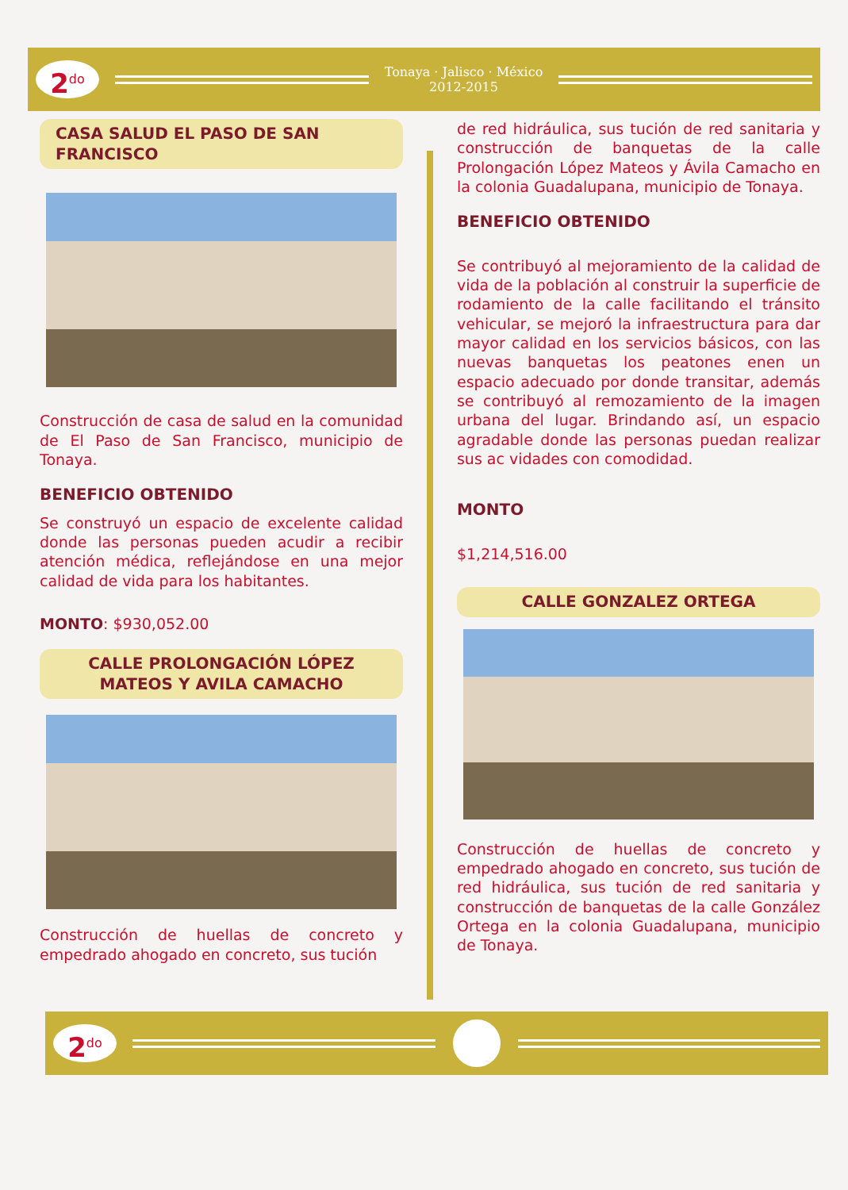2<sup>do</sup>
Tonaya · Jalisco · México
2012-2015
CASA SALUD EL PASO DE SAN FRANCISCO
Construcción de casa de salud en la comunidad de El Paso de San Francisco, municipio de Tonaya.
BENEFICIO OBTENIDO
Se construyó un espacio de excelente calidad donde las personas pueden acudir a recibir atención médica, reflejándose en una mejor calidad de vida para los habitantes.
MONTO: $930,052.00
CALLE PROLONGACIÓN LÓPEZ MATEOS Y AVILA CAMACHO
Construcción de huellas de concreto y empedrado ahogado en concreto, sus tución
de red hidráulica, sus tución de red sanitaria y construcción de banquetas de la calle Prolongación López Mateos y Ávila Camacho en la colonia Guadalupana, municipio de Tonaya.
BENEFICIO OBTENIDO
Se contribuyó al mejoramiento de la calidad de vida de la población al construir la superficie de rodamiento de la calle facilitando el tránsito vehicular, se mejoró la infraestructura para dar mayor calidad en los servicios básicos, con las nuevas banquetas los peatones enen un espacio adecuado por donde transitar, además se contribuyó al remozamiento de la imagen urbana del lugar. Brindando así, un espacio agradable donde las personas puedan realizar sus ac vidades con comodidad.
MONTO
$1,214,516.00
CALLE GONZALEZ ORTEGA
Construcción de huellas de concreto y empedrado ahogado en concreto, sus tución de red hidráulica, sus tución de red sanitaria y construcción de banquetas de la calle González Ortega en la colonia Guadalupana, municipio de Tonaya.
2<sup>do</sup>